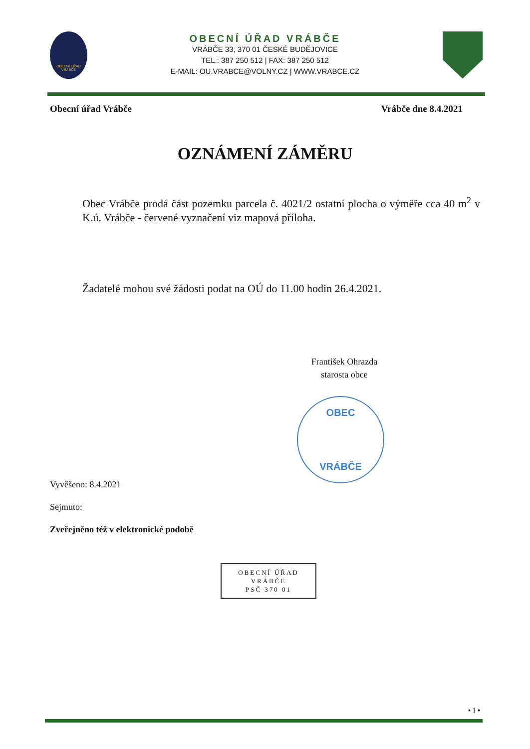OBECNÍ ÚŘAD VRÁBČE
OBECNÍ ÚŘAD VRÁBČE
VRÁBČE 33, 370 01 ČESKÉ BUDĚJOVICE
TEL.: 387 250 512 | FAX: 387 250 512
E-MAIL: OU.VRABCE@VOLNY.CZ | WWW.VRABCE.CZ
Obecní úřad Vrábče Vrábče dne 8.4.2021
OZNÁMENÍ ZÁMĚRU
Obec Vrábče prodá část pozemku parcela č. 4021/2 ostatní plocha o výměře cca 40 m<sup>2</sup> v K.ú. Vrábče - červené vyznačení viz mapová příloha.
Žadatelé mohou své žádosti podat na OÚ do 11.00 hodin 26.4.2021.
František Ohrazda
starosta obce
OBEC
VRÁBČE
Vyvěšeno: 8.4.2021
Sejmuto:
Zveřejněno též v elektronické podobě
OBECNÍ ÚŘAD
VRÁBČE
PSČ 370 01
▪ 1 ▪